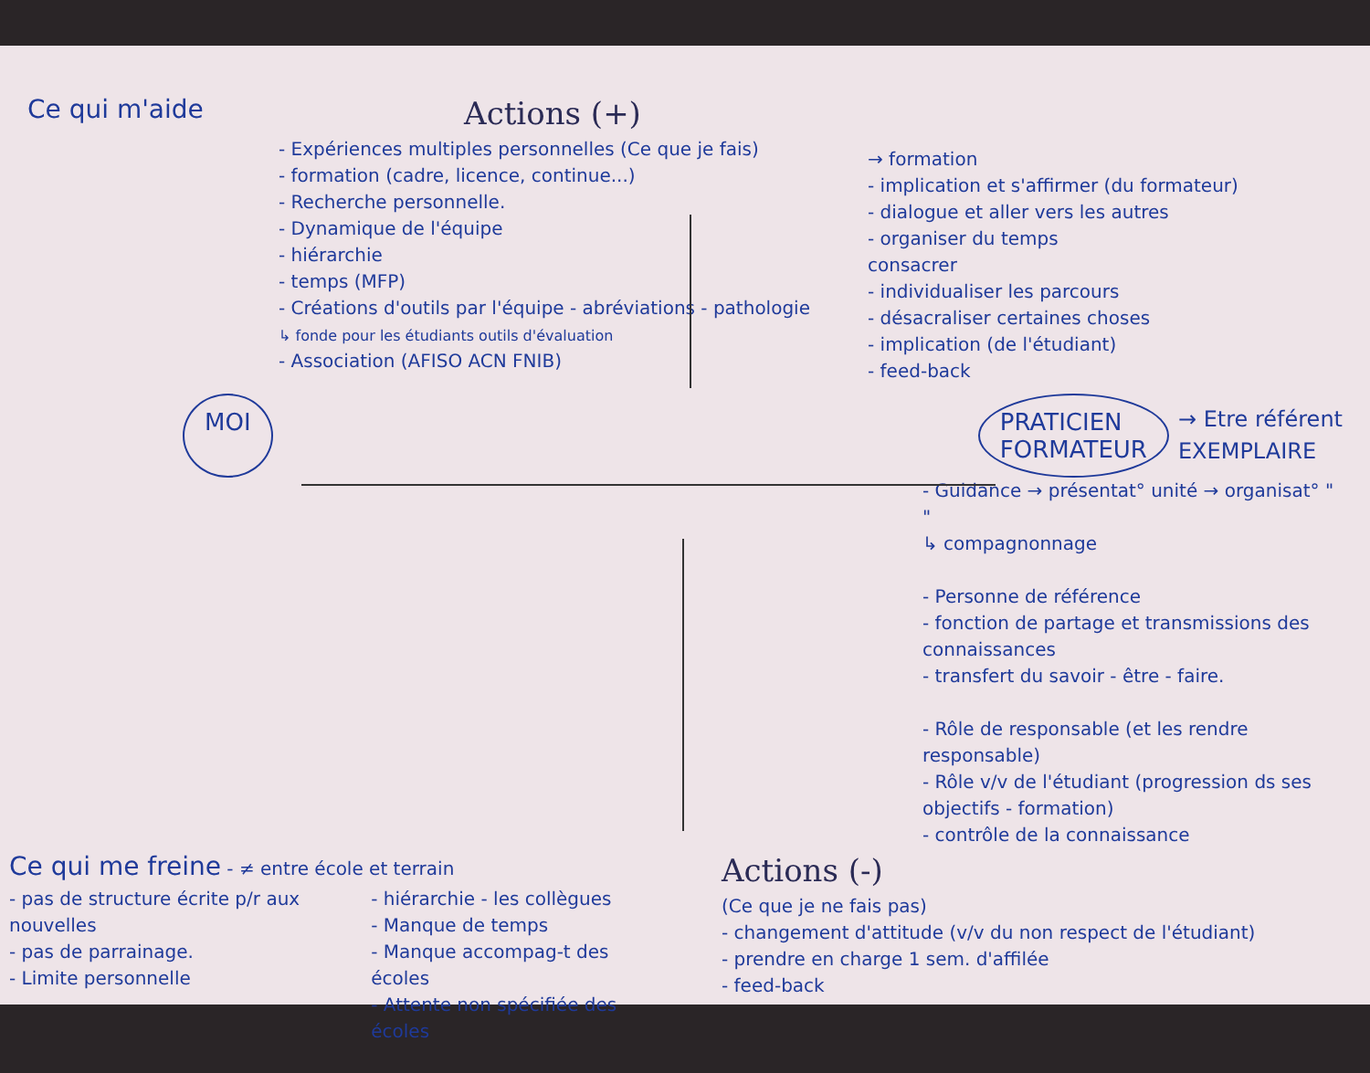Ce qui m'aide
Actions (+)
- Expériences multiples personnelles (Ce que je fais)
- formation (cadre, licence, continue...)
- Recherche personnelle.
- Dynamique de l'équipe
- hiérarchie
- temps (MFP)
- Créations d'outils par l'équipe - abréviations - pathologie
↳ fonde pour les étudiants outils d'évaluation
- Association (AFISO ACN FNIB)
→ formation
- implication et s'affirmer (du formateur)
- dialogue et aller vers les autres
- organiser du temps
consacrer
- individualiser les parcours
- désacraliser certaines choses
- implication (de l'étudiant)
- feed-back
MOI PRATICIEN
FORMATEUR
→ Etre référent
EXEMPLAIRE
- Guidance → présentat° unité → organisat° " "
↳ compagnonnage
- Personne de référence
- fonction de partage et transmissions des connaissances
- transfert du savoir - être - faire.
- Rôle de responsable (et les rendre responsable)
- Rôle v/v de l'étudiant (progression ds ses objectifs - formation)
- contrôle de la connaissance
Ce qui me freine - ≠ entre école et terrain
- pas de structure écrite p/r aux nouvelles
- pas de parrainage.
- Limite personnelle
- hiérarchie - les collègues
- Manque de temps
- Manque accompag-t des écoles
- Attente non spécifiée des écoles
Actions (-)
(Ce que je ne fais pas)
- changement d'attitude (v/v du non respect de l'étudiant)
- prendre en charge 1 sem. d'affilée
- feed-back